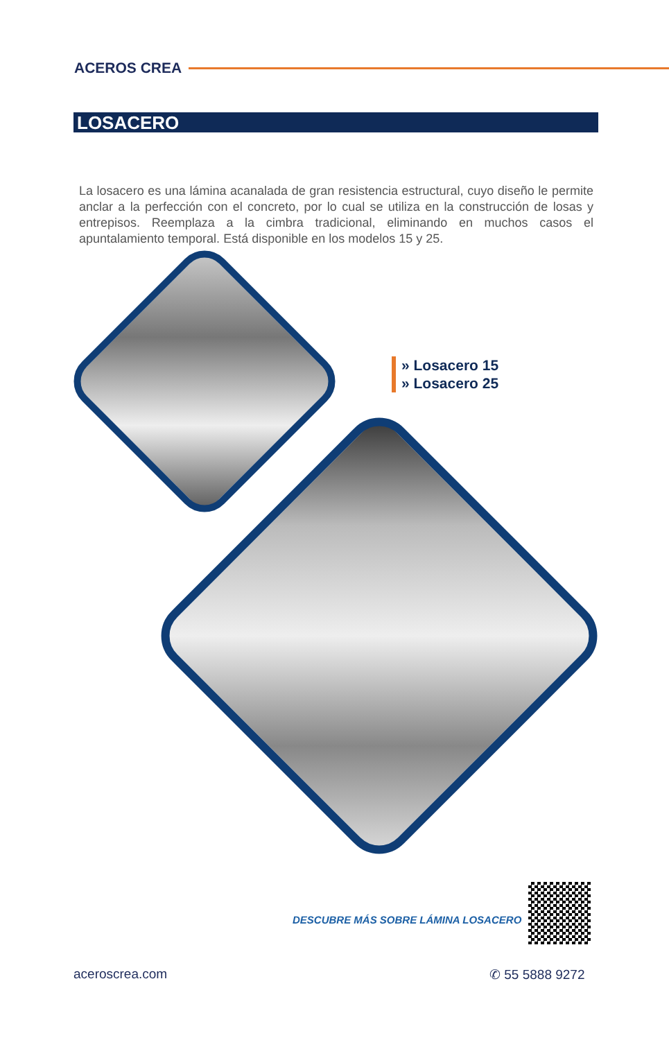ACEROS CREA
LOSACERO
La losacero es una lámina acanalada de gran resistencia estructural, cuyo diseño le permite anclar a la perfección con el concreto, por lo cual se utiliza en la construcción de losas y entrepisos. Reemplaza a la cimbra tradicional, eliminando en muchos casos el apuntalamiento temporal. Está disponible en los modelos 15 y 25.
» Losacero 15
» Losacero 25
DESCUBRE MÁS SOBRE LÁMINA LOSACERO
aceroscrea.com ✆ 55 5888 9272